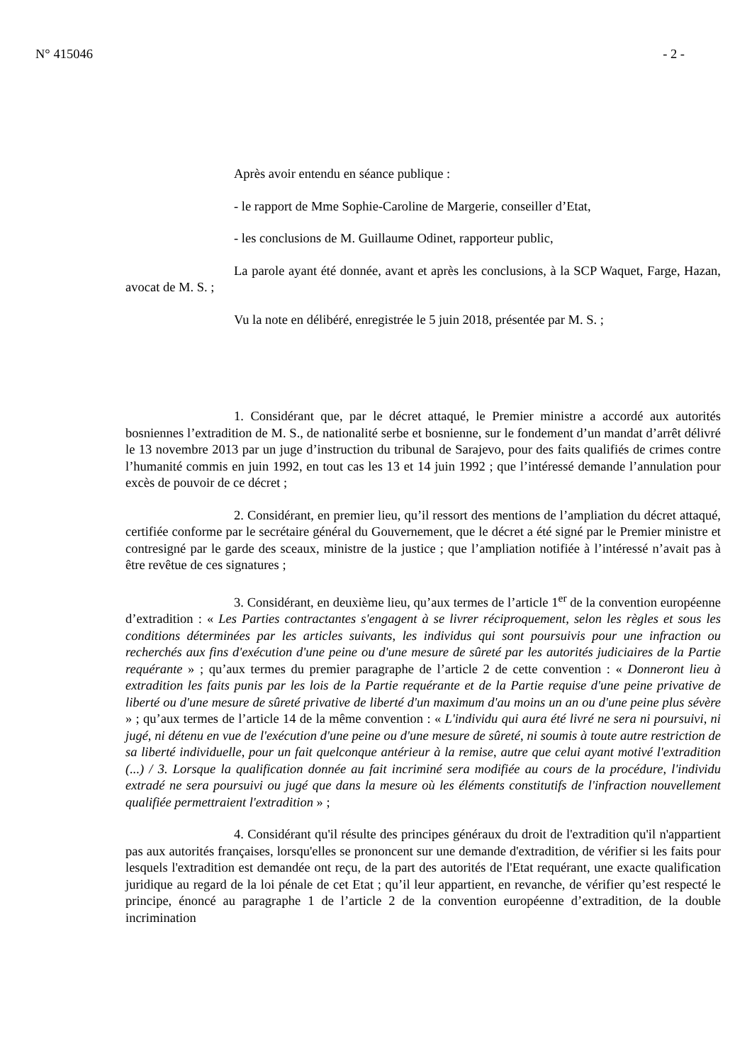N° 415046 - 2 -
Après avoir entendu en séance publique :
- le rapport de Mme Sophie-Caroline de Margerie, conseiller d’Etat,
- les conclusions de M. Guillaume Odinet, rapporteur public,
La parole ayant été donnée, avant et après les conclusions, à la SCP Waquet, Farge, Hazan, avocat de M. S. ;
Vu la note en délibéré, enregistrée le 5 juin 2018, présentée par M. S. ;
1. Considérant que, par le décret attaqué, le Premier ministre a accordé aux autorités bosniennes l’extradition de M. S., de nationalité serbe et bosnienne, sur le fondement d’un mandat d’arrêt délivré le 13 novembre 2013 par un juge d’instruction du tribunal de Sarajevo, pour des faits qualifiés de crimes contre l’humanité commis en juin 1992, en tout cas les 13 et 14 juin 1992 ; que l’intéressé demande l’annulation pour excès de pouvoir de ce décret ;
2. Considérant, en premier lieu, qu’il ressort des mentions de l’ampliation du décret attaqué, certifiée conforme par le secrétaire général du Gouvernement, que le décret a été signé par le Premier ministre et contresigné par le garde des sceaux, ministre de la justice ; que l’ampliation notifiée à l’intéressé n’avait pas à être revêtue de ces signatures ;
3. Considérant, en deuxième lieu, qu’aux termes de l’article 1<sup>er</sup> de la convention européenne d’extradition : « Les Parties contractantes s'engagent à se livrer réciproquement, selon les règles et sous les conditions déterminées par les articles suivants, les individus qui sont poursuivis pour une infraction ou recherchés aux fins d'exécution d'une peine ou d'une mesure de sûreté par les autorités judiciaires de la Partie requérante » ; qu’aux termes du premier paragraphe de l’article 2 de cette convention : « Donneront lieu à extradition les faits punis par les lois de la Partie requérante et de la Partie requise d'une peine privative de liberté ou d'une mesure de sûreté privative de liberté d'un maximum d'au moins un an ou d'une peine plus sévère » ; qu’aux termes de l’article 14 de la même convention : « L'individu qui aura été livré ne sera ni poursuivi, ni jugé, ni détenu en vue de l'exécution d'une peine ou d'une mesure de sûreté, ni soumis à toute autre restriction de sa liberté individuelle, pour un fait quelconque antérieur à la remise, autre que celui ayant motivé l'extradition (...) / 3. Lorsque la qualification donnée au fait incriminé sera modifiée au cours de la procédure, l'individu extradé ne sera poursuivi ou jugé que dans la mesure où les éléments constitutifs de l'infraction nouvellement qualifiée permettraient l'extradition » ;
4. Considérant qu'il résulte des principes généraux du droit de l'extradition qu'il n'appartient pas aux autorités françaises, lorsqu'elles se prononcent sur une demande d'extradition, de vérifier si les faits pour lesquels l'extradition est demandée ont reçu, de la part des autorités de l'Etat requérant, une exacte qualification juridique au regard de la loi pénale de cet Etat ; qu’il leur appartient, en revanche, de vérifier qu’est respecté le principe, énoncé au paragraphe 1 de l’article 2 de la convention européenne d’extradition, de la double incrimination